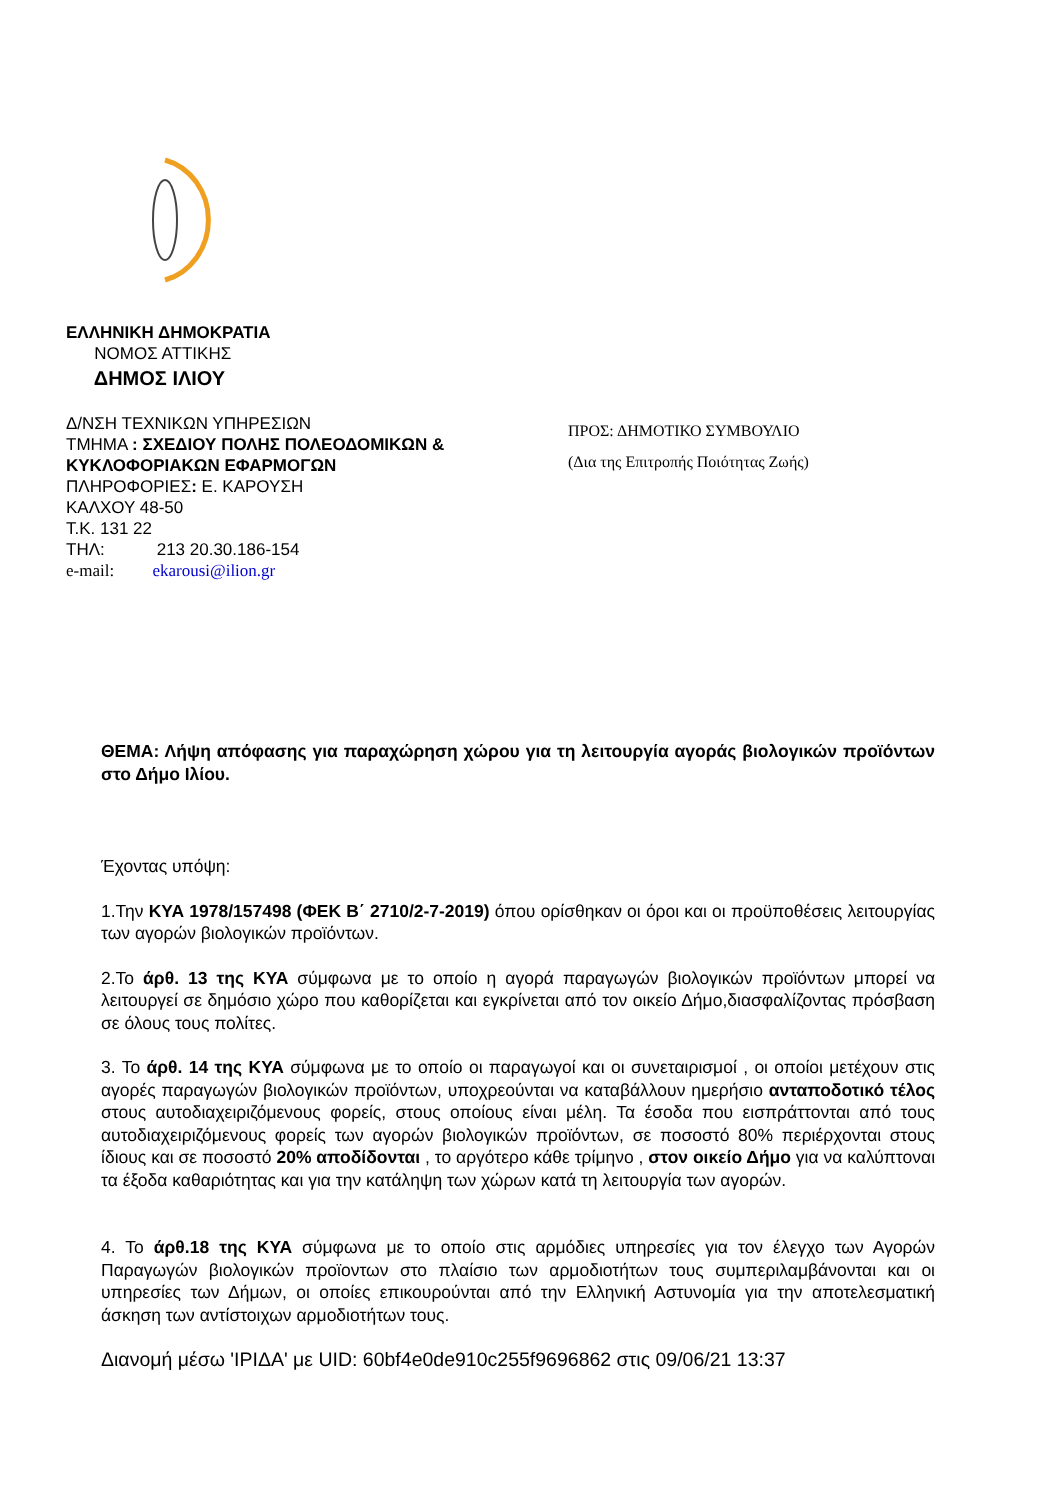ΕΛΛΗΝΙΚΗ ΔΗΜΟΚΡΑΤΙΑ
ΝΟΜΟΣ ΑΤΤΙΚΗΣ
ΔΗΜΟΣ ΙΛΙΟΥ
Δ/ΝΣΗ ΤΕΧΝΙΚΩΝ ΥΠΗΡΕΣΙΩΝ
ΤΜΗΜΑ : ΣΧΕΔΙΟΥ ΠΟΛΗΣ ΠΟΛΕΟΔΟΜΙΚΩΝ &
ΚΥΚΛΟΦΟΡΙΑΚΩΝ ΕΦΑΡΜΟΓΩΝ
ΠΛΗΡΟΦΟΡΙΕΣ: Ε. ΚΑΡΟΥΣΗ
ΚΑΛΧΟΥ 48-50
Τ.Κ. 131 22
ΤΗΛ: 213 20.30.186-154
e-mail: ekarousi@ilion.gr
ΠΡΟΣ: ΔΗΜΟΤΙΚΟ ΣΥΜΒΟΥΛΙΟ
(Δια της Επιτροπής Ποιότητας Ζωής)
ΘΕΜΑ: Λήψη απόφασης για παραχώρηση χώρου για τη λειτουργία αγοράς βιολογικών προϊόντων στο Δήμο Ιλίου.
Έχοντας υπόψη:
1.Την ΚΥΑ 1978/157498 (ΦΕΚ Β΄ 2710/2-7-2019) όπου ορίσθηκαν οι όροι και οι προϋποθέσεις λειτουργίας των αγορών βιολογικών προϊόντων.
2.Το άρθ. 13 της ΚΥΑ σύμφωνα με το οποίο η αγορά παραγωγών βιολογικών προϊόντων μπορεί να λειτουργεί σε δημόσιο χώρο που καθορίζεται και εγκρίνεται από τον οικείο Δήμο,διασφαλίζοντας πρόσβαση σε όλους τους πολίτες.
3. Το άρθ. 14 της ΚΥΑ σύμφωνα με το οποίο οι παραγωγοί και οι συνεταιρισμοί , οι οποίοι μετέχουν στις αγορές παραγωγών βιολογικών προϊόντων, υποχρεούνται να καταβάλλουν ημερήσιο ανταποδοτικό τέλος στους αυτοδιαχειριζόμενους φορείς, στους οποίους είναι μέλη. Τα έσοδα που εισπράττονται από τους αυτοδιαχειριζόμενους φορείς των αγορών βιολογικών προϊόντων, σε ποσοστό 80% περιέρχονται στους ίδιους και σε ποσοστό 20% αποδίδονται , το αργότερο κάθε τρίμηνο , στον οικείο Δήμο για να καλύπτοναι τα έξοδα καθαριότητας και για την κατάληψη των χώρων κατά τη λειτουργία των αγορών.
4. Το άρθ.18 της ΚΥΑ σύμφωνα με το οποίο στις αρμόδιες υπηρεσίες για τον έλεγχο των Αγορών Παραγωγών βιολογικών προϊοντων στο πλαίσιο των αρμοδιοτήτων τους συμπεριλαμβάνονται και οι υπηρεσίες των Δήμων, οι οποίες επικουρούνται από την Ελληνική Αστυνομία για την αποτελεσματική άσκηση των αντίστοιχων αρμοδιοτήτων τους.
Διανομή μέσω 'ΙΡΙΔΑ' με UID: 60bf4e0de910c255f9696862 στις 09/06/21 13:37